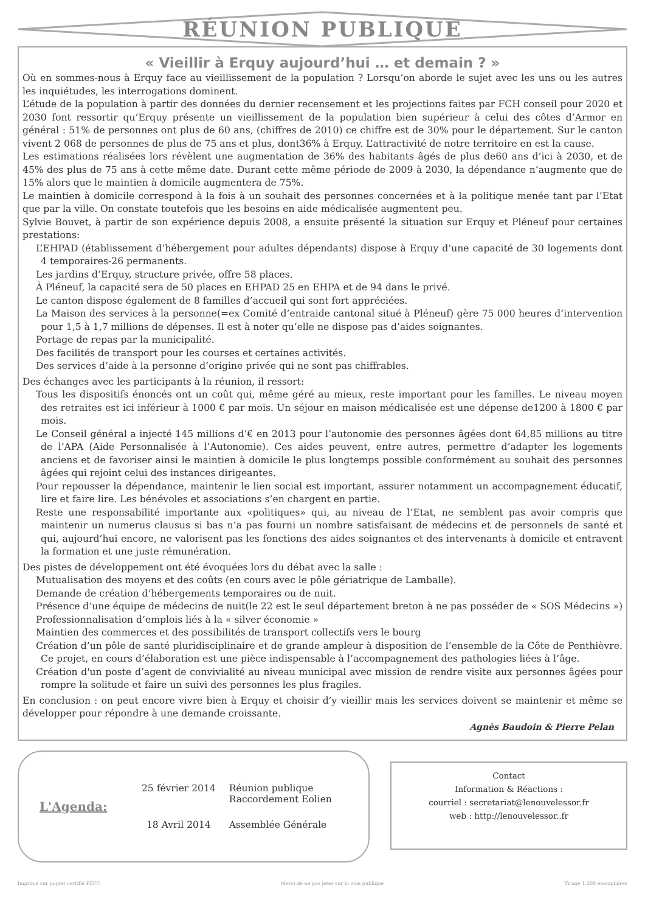RÉUNION PUBLIQUE
« Vieillir à Erquy aujourd’hui … et demain ? »
Où en sommes-nous à Erquy face au vieillissement de la population ? Lorsqu’on aborde le sujet avec les uns ou les autres les inquiétudes, les interrogations dominent.
L’étude de la population à partir des données du dernier recensement et les projections faites par FCH conseil pour 2020 et 2030 font ressortir qu’Erquy présente un vieillissement de la population bien supérieur à celui des côtes d’Armor en général : 51% de personnes ont plus de 60 ans, (chiffres de 2010) ce chiffre est de 30% pour le département. Sur le canton vivent 2 068 de personnes de plus de 75 ans et plus, dont36% à Erquy. L’attractivité de notre territoire en est la cause.
Les estimations réalisées lors révèlent une augmentation de 36% des habitants âgés de plus de60 ans d’ici à 2030, et de 45% des plus de 75 ans à cette même date. Durant cette même période de 2009 à 2030, la dépendance n’augmente que de 15% alors que le maintien à domicile augmentera de 75%.
Le maintien à domicile correspond à la fois à un souhait des personnes concernées et à la politique menée tant par l’Etat que par la ville. On constate toutefois que les besoins en aide médicalisée augmentent peu.
Sylvie Bouvet, à partir de son expérience depuis 2008, a ensuite présenté la situation sur Erquy et Pléneuf pour certaines prestations:
L’EHPAD (établissement d’hébergement pour adultes dépendants) dispose à Erquy d’une capacité de 30 logements dont 4 temporaires-26 permanents.
Les jardins d’Erquy, structure privée, offre 58 places.
À Pléneuf, la capacité sera de 50 places en EHPAD 25 en EHPA et de 94 dans le privé.
Le canton dispose également de 8 familles d’accueil qui sont fort appréciées.
La Maison des services à la personne(=ex Comité d’entraide cantonal situé à Pléneuf) gère 75 000 heures d’intervention pour 1,5 à 1,7 millions de dépenses. Il est à noter qu’elle ne dispose pas d’aides soignantes.
Portage de repas par la municipalité.
Des facilités de transport pour les courses et certaines activités.
Des services d’aide à la personne d’origine privée qui ne sont pas chiffrables.
Des échanges avec les participants à la réunion, il ressort:
Tous les dispositifs énoncés ont un coût qui, même géré au mieux, reste important pour les familles. Le niveau moyen des retraites est ici inférieur à 1000 € par mois. Un séjour en maison médicalisée est une dépense de1200 à 1800 € par mois.
Le Conseil général a injecté 145 millions d’€ en 2013 pour l’autonomie des personnes âgées dont 64,85 millions au titre de l’APA (Aide Personnalisée à l’Autonomie). Ces aides peuvent, entre autres, permettre d’adapter les logements anciens et de favoriser ainsi le maintien à domicile le plus longtemps possible conformément au souhait des personnes âgées qui rejoint celui des instances dirigeantes.
Pour repousser la dépendance, maintenir le lien social est important, assurer notamment un accompagnement éducatif, lire et faire lire. Les bénévoles et associations s’en chargent en partie.
Reste une responsabilité importante aux «politiques» qui, au niveau de l’Etat, ne semblent pas avoir compris que maintenir un numerus clausus si bas n’a pas fourni un nombre satisfaisant de médecins et de personnels de santé et qui, aujourd’hui encore, ne valorisent pas les fonctions des aides soignantes et des intervenants à domicile et entravent la formation et une juste rémunération.
Des pistes de développement ont été évoquées lors du débat avec la salle :
Mutualisation des moyens et des coûts (en cours avec le pôle gériatrique de Lamballe).
Demande de création d’hébergements temporaires ou de nuit.
Présence d’une équipe de médecins de nuit(le 22 est le seul département breton à ne pas posséder de « SOS Médecins »)
Professionnalisation d’emplois liés à la « silver économie »
Maintien des commerces et des possibilités de transport collectifs vers le bourg
Création d’un pôle de santé pluridisciplinaire et de grande ampleur à disposition de l’ensemble de la Côte de Penthièvre. Ce projet, en cours d’élaboration est une pièce indispensable à l’accompagnement des pathologies liées à l’âge.
Création d'un poste d’agent de convivialité au niveau municipal avec mission de rendre visite aux personnes âgées pour rompre la solitude et faire un suivi des personnes les plus fragiles.
En conclusion : on peut encore vivre bien à Erquy et choisir d’y vieillir mais les services doivent se maintenir et même se développer pour répondre à une demande croissante.
Agnès Baudoin & Pierre Pelan
L'Agenda:
| 25 février 2014 | Réunion publique Raccordement Eolien |
| 18 Avril 2014 | Assemblée Générale |
Contact
Information & Réactions :
courriel : secretariat@lenouvelessor.fr
web : http://lenouvelessor..fr
Imprimé sur papier certifié PEFC Merci de ne pas jeter sur la voie publique Tirage 1.200 exemplaires